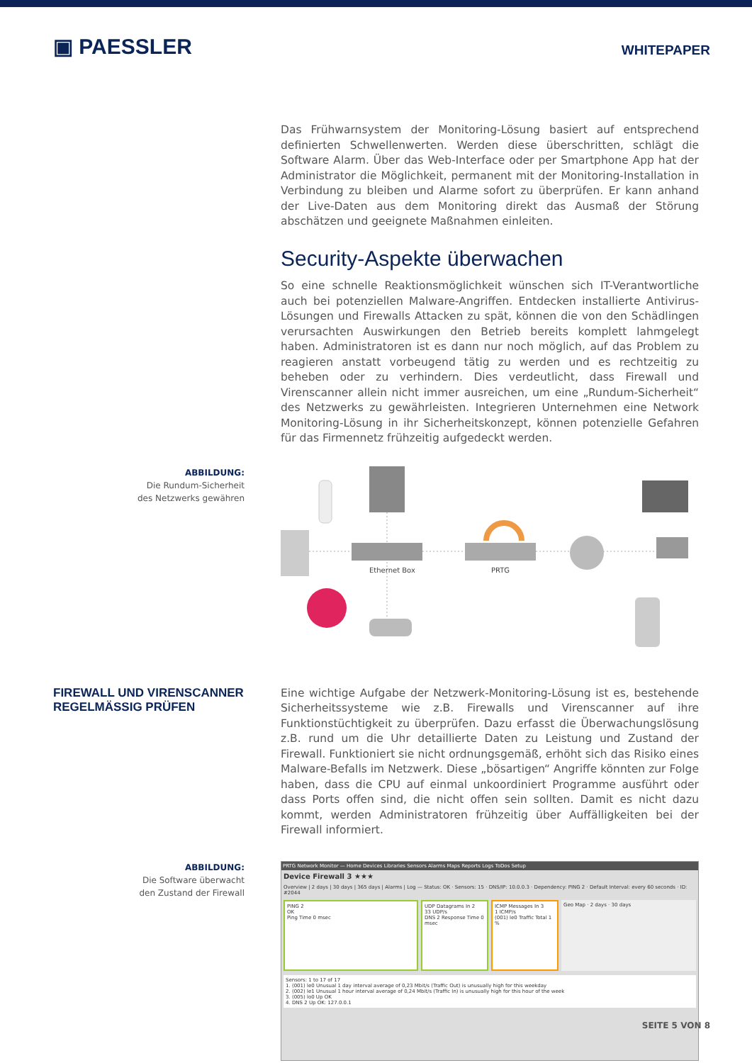▣ PAESSLER
WHITEPAPER
Das Frühwarnsystem der Monitoring-Lösung basiert auf entsprechend definierten Schwellenwerten. Werden diese überschritten, schlägt die Software Alarm. Über das Web-Interface oder per Smartphone App hat der Administrator die Möglichkeit, permanent mit der Monitoring-Installation in Verbindung zu bleiben und Alarme sofort zu überprüfen. Er kann anhand der Live-Daten aus dem Monitoring direkt das Ausmaß der Störung abschätzen und geeignete Maßnahmen einleiten.
Security-Aspekte überwachen
So eine schnelle Reaktionsmöglichkeit wünschen sich IT-Verantwortliche auch bei potenziellen Malware-Angriffen. Entdecken installierte Antivirus-Lösungen und Firewalls Attacken zu spät, können die von den Schädlingen verursachten Auswirkungen den Betrieb bereits komplett lahmgelegt haben. Administratoren ist es dann nur noch möglich, auf das Problem zu reagieren anstatt vorbeugend tätig zu werden und es rechtzeitig zu beheben oder zu verhindern. Dies verdeutlicht, dass Firewall und Virenscanner allein nicht immer ausreichen, um eine „Rundum-Sicherheit“ des Netzwerks zu gewährleisten. Integrieren Unternehmen eine Network Monitoring-Lösung in ihr Sicherheitskonzept, können potenzielle Gefahren für das Firmennetz frühzeitig aufgedeckt werden.
ABBILDUNG:
Die Rundum-Sicherheit
des Netzwerks gewähren
Ethernet Box
PRTG
FIREWALL UND VIRENSCANNER
REGELMÄSSIG PRÜFEN
Eine wichtige Aufgabe der Netzwerk-Monitoring-Lösung ist es, bestehende Sicherheitssysteme wie z.B. Firewalls und Virenscanner auf ihre Funktionstüchtigkeit zu überprüfen. Dazu erfasst die Überwachungslösung z.B. rund um die Uhr detaillierte Daten zu Leistung und Zustand der Firewall. Funktioniert sie nicht ordnungsgemäß, erhöht sich das Risiko eines Malware-Befalls im Netzwerk. Diese „bösartigen“ Angriffe könnten zur Folge haben, dass die CPU auf einmal unkoordiniert Programme ausführt oder dass Ports offen sind, die nicht offen sein sollten. Damit es nicht dazu kommt, werden Administratoren frühzeitig über Auffälligkeiten bei der Firewall informiert.
ABBILDUNG:
Die Software überwacht
den Zustand der Firewall
PRTG Network Monitor — Home Devices Libraries Sensors Alarms Maps Reports Logs ToDos Setup
Device Firewall 3 ★★★
Overview | 2 days | 30 days | 365 days | Alarms | Log — Status: OK · Sensors: 15 · DNS/IP: 10.0.0.3 · Dependency: PING 2 · Default Interval: every 60 seconds · ID: #2044
PING 2
OK
Ping Time 0 msec
UDP Datagrams In 2
33 UDP/s
DNS 2 Response Time 0 msec
ICMP Messages In 3
1 ICMP/s
(001) le0 Traffic Total 1 %
Geo Map · 2 days · 30 days
Sensors: 1 to 17 of 17
1. (001) le0 Unusual 1 day interval average of 0,23 Mbit/s (Traffic Out) is unusually high for this weekday
2. (002) le1 Unusual 1 hour interval average of 0,24 Mbit/s (Traffic In) is unusually high for this hour of the week
3. (005) lo0 Up OK
4. DNS 2 Up OK: 127.0.0.1
SEITE 5 VON 8